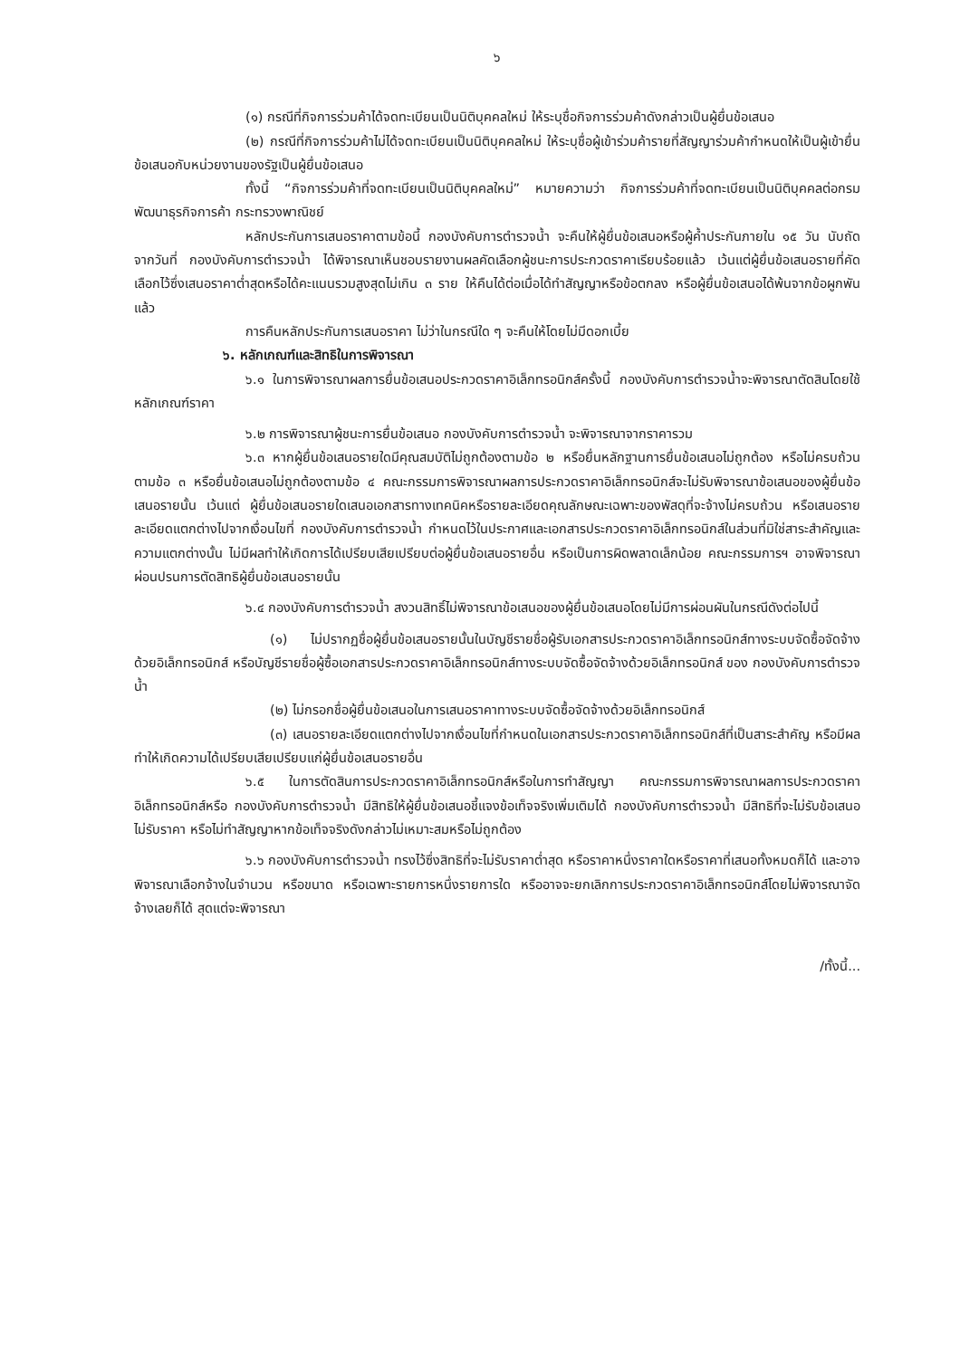๖
(๑) กรณีที่กิจการร่วมค้าได้จดทะเบียนเป็นนิติบุคคลใหม่ ให้ระบุชื่อกิจการร่วมค้าดังกล่าวเป็นผู้ยื่นข้อเสนอ
(๒) กรณีที่กิจการร่วมค้าไม่ได้จดทะเบียนเป็นนิติบุคคลใหม่ ให้ระบุชื่อผู้เข้าร่วมค้ารายที่สัญญาร่วมค้ากำหนดให้เป็นผู้เข้ายื่นข้อเสนอกับหน่วยงานของรัฐเป็นผู้ยื่นข้อเสนอ
ทั้งนี้ “กิจการร่วมค้าที่จดทะเบียนเป็นนิติบุคคลใหม่” หมายความว่า กิจการร่วมค้าที่จดทะเบียนเป็นนิติบุคคลต่อกรมพัฒนาธุรกิจการค้า กระทรวงพาณิชย์
หลักประกันการเสนอราคาตามข้อนี้ กองบังคับการตำรวจน้ำ จะคืนให้ผู้ยื่นข้อเสนอหรือผู้ค้ำประกันภายใน ๑๕ วัน นับถัดจากวันที่ กองบังคับการตำรวจน้ำ ได้พิจารณาเห็นชอบรายงานผลคัดเลือกผู้ชนะการประกวดราคาเรียบร้อยแล้ว เว้นแต่ผู้ยื่นข้อเสนอรายที่คัดเลือกไว้ซึ่งเสนอราคาต่ำสุดหรือได้คะแนนรวมสูงสุดไม่เกิน ๓ ราย ให้คืนได้ต่อเมื่อได้ทำสัญญาหรือข้อตกลง หรือผู้ยื่นข้อเสนอได้พ้นจากข้อผูกพันแล้ว
การคืนหลักประกันการเสนอราคา ไม่ว่าในกรณีใด ๆ จะคืนให้โดยไม่มีดอกเบี้ย
๖. หลักเกณฑ์และสิทธิในการพิจารณา
๖.๑ ในการพิจารณาผลการยื่นข้อเสนอประกวดราคาอิเล็กทรอนิกส์ครั้งนี้ กองบังคับการตำรวจน้ำจะพิจารณาตัดสินโดยใช้หลักเกณฑ์ราคา
๖.๒ การพิจารณาผู้ชนะการยื่นข้อเสนอ กองบังคับการตำรวจน้ำ จะพิจารณาจากราคารวม
๖.๓ หากผู้ยื่นข้อเสนอรายใดมีคุณสมบัติไม่ถูกต้องตามข้อ ๒ หรือยื่นหลักฐานการยื่นข้อเสนอไม่ถูกต้อง หรือไม่ครบถ้วนตามข้อ ๓ หรือยื่นข้อเสนอไม่ถูกต้องตามข้อ ๔ คณะกรรมการพิจารณาผลการประกวดราคาอิเล็กทรอนิกส์จะไม่รับพิจารณาข้อเสนอของผู้ยื่นข้อเสนอรายนั้น เว้นแต่ ผู้ยื่นข้อเสนอรายใดเสนอเอกสารทางเทคนิคหรือรายละเอียดคุณลักษณะเฉพาะของพัสดุที่จะจ้างไม่ครบถ้วน หรือเสนอรายละเอียดแตกต่างไปจากเงื่อนไขที่ กองบังคับการตำรวจน้ำ กำหนดไว้ในประกาศและเอกสารประกวดราคาอิเล็กทรอนิกส์ในส่วนที่มิใช่สาระสำคัญและความแตกต่างนั้น ไม่มีผลทำให้เกิดการได้เปรียบเสียเปรียบต่อผู้ยื่นข้อเสนอรายอื่น หรือเป็นการผิดพลาดเล็กน้อย คณะกรรมการฯ อาจพิจารณาผ่อนปรนการตัดสิทธิผู้ยื่นข้อเสนอรายนั้น
๖.๔ กองบังคับการตำรวจน้ำ สงวนสิทธิ์ไม่พิจารณาข้อเสนอของผู้ยื่นข้อเสนอโดยไม่มีการผ่อนผันในกรณีดังต่อไปนี้
(๑) ไม่ปรากฏชื่อผู้ยื่นข้อเสนอรายนั้นในบัญชีรายชื่อผู้รับเอกสารประกวดราคาอิเล็กทรอนิกส์ทางระบบจัดซื้อจัดจ้างด้วยอิเล็กทรอนิกส์ หรือบัญชีรายชื่อผู้ซื้อเอกสารประกวดราคาอิเล็กทรอนิกส์ทางระบบจัดซื้อจัดจ้างด้วยอิเล็กทรอนิกส์ ของ กองบังคับการตำรวจน้ำ
(๒) ไม่กรอกชื่อผู้ยื่นข้อเสนอในการเสนอราคาทางระบบจัดซื้อจัดจ้างด้วยอิเล็กทรอนิกส์
(๓) เสนอรายละเอียดแตกต่างไปจากเงื่อนไขที่กำหนดในเอกสารประกวดราคาอิเล็กทรอนิกส์ที่เป็นสาระสำคัญ หรือมีผลทำให้เกิดความได้เปรียบเสียเปรียบแก่ผู้ยื่นข้อเสนอรายอื่น
๖.๕ ในการตัดสินการประกวดราคาอิเล็กทรอนิกส์หรือในการทำสัญญา คณะกรรมการพิจารณาผลการประกวดราคาอิเล็กทรอนิกส์หรือ กองบังคับการตำรวจน้ำ มีสิทธิให้ผู้ยื่นข้อเสนอชี้แจงข้อเท็จจริงเพิ่มเติมได้ กองบังคับการตำรวจน้ำ มีสิทธิที่จะไม่รับข้อเสนอ ไม่รับราคา หรือไม่ทำสัญญาหากข้อเท็จจริงดังกล่าวไม่เหมาะสมหรือไม่ถูกต้อง
๖.๖ กองบังคับการตำรวจน้ำ ทรงไว้ซึ่งสิทธิที่จะไม่รับราคาต่ำสุด หรือราคาหนึ่งราคาใดหรือราคาที่เสนอทั้งหมดก็ได้ และอาจพิจารณาเลือกจ้างในจำนวน หรือขนาด หรือเฉพาะรายการหนึ่งรายการใด หรืออาจจะยกเลิกการประกวดราคาอิเล็กทรอนิกส์โดยไม่พิจารณาจัดจ้างเลยก็ได้ สุดแต่จะพิจารณา
/ทั้งนี้...